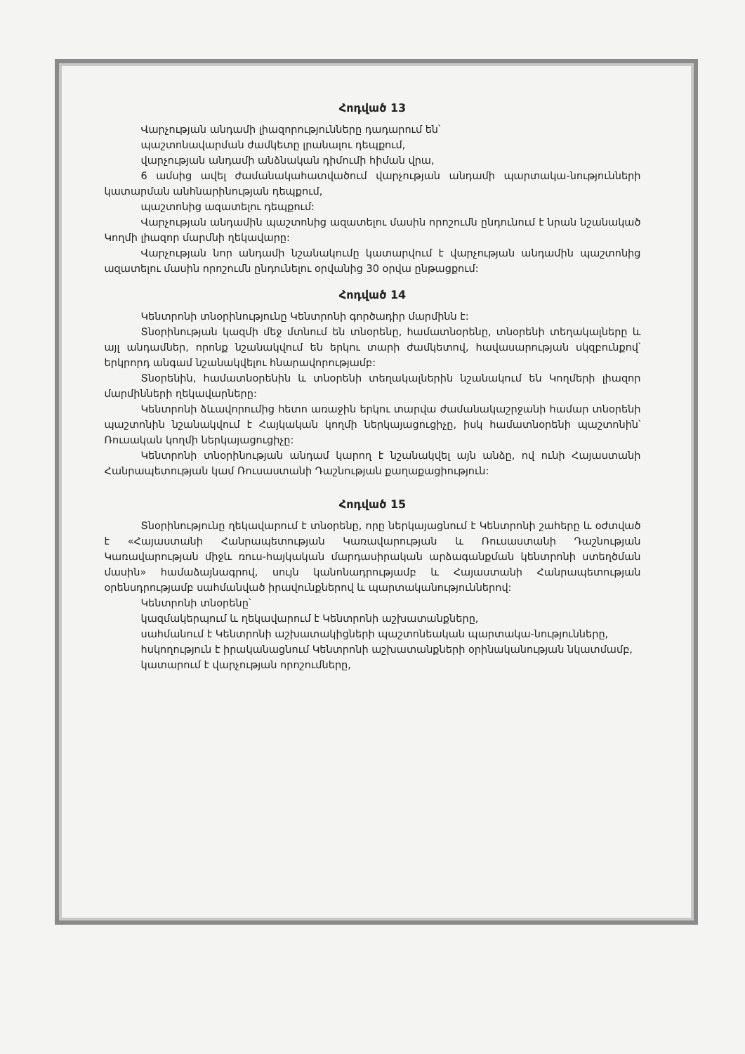Հոդված 13
Վարչության անդամի լիազորությունները դադարում են՝
պաշտոնավարման ժամկետը լրանալու դեպքում,
վարչության անդամի անձնական դիմումի հիման վրա,
6 ամսից ավել ժամանակահատվածում վարչության անդամի պարտակա-նությունների կատարման անհնարինության դեպքում,
պաշտոնից ազատելու դեպքում:
Վարչության անդամին պաշտոնից ազատելու մասին որոշումն ընդունում է նրան նշանակած Կողմի լիազոր մարմնի ղեկավարը:
Վարչության նոր անդամի նշանակումը կատարվում է վարչության անդամին պաշտոնից ազատելու մասին որոշումն ընդունելու օրվանից 30 օրվա ընթացքում:
Հոդված 14
Կենտրոնի տնօրինությունը Կենտրոնի գործադիր մարմինն է:
Տնօրինության կազմի մեջ մտնում են տնօրենը, համատնօրենը, տնօրենի տեղակալները և այլ անդամներ, որոնք նշանակվում են երկու տարի ժամկետով, հավասարության սկզբունքով՝ երկրորդ անգամ նշանակվելու հնարավորությամբ:
Տնօրենին, համատնօրենին և տնօրենի տեղակալներին նշանակում են Կողմերի լիազոր մարմինների ղեկավարները:
Կենտրոնի ձևավորումից հետո առաջին երկու տարվա ժամանակաշրջանի համար տնօրենի պաշտոնին նշանակվում է Հայկական կողմի ներկայացուցիչը, իսկ համատնօրենի պաշտոնին՝ Ռուսական կողմի ներկայացուցիչը:
Կենտրոնի տնօրինության անդամ կարող է նշանակվել այն անձը, ով ունի Հայաստանի Հանրապետության կամ Ռուսաստանի Դաշնության քաղաքացիություն:
Հոդված 15
Տնօրինությունը ղեկավարում է տնօրենը, որը ներկայացնում է Կենտրոնի շահերը և օժտված է «Հայաստանի Հանրապետության Կառավարության և Ռուսաստանի Դաշնության Կառավարության միջև ռուս-հայկական մարդասիրական արձագանքման կենտրոնի ստեղծման մասին» համաձայնագրով, սույն կանոնադրությամբ և Հայաստանի Հանրապետության օրենսդրությամբ սահմանված իրավունքներով և պարտականություններով:
Կենտրոնի տնօրենը՝
կազմակերպում և ղեկավարում է Կենտրոնի աշխատանքները,
սահմանում է Կենտրոնի աշխատակիցների պաշտոնեական պարտակա-նությունները,
հսկողություն է իրականացնում Կենտրոնի աշխատանքների օրինականության նկատմամբ,
կատարում է վարչության որոշումները,